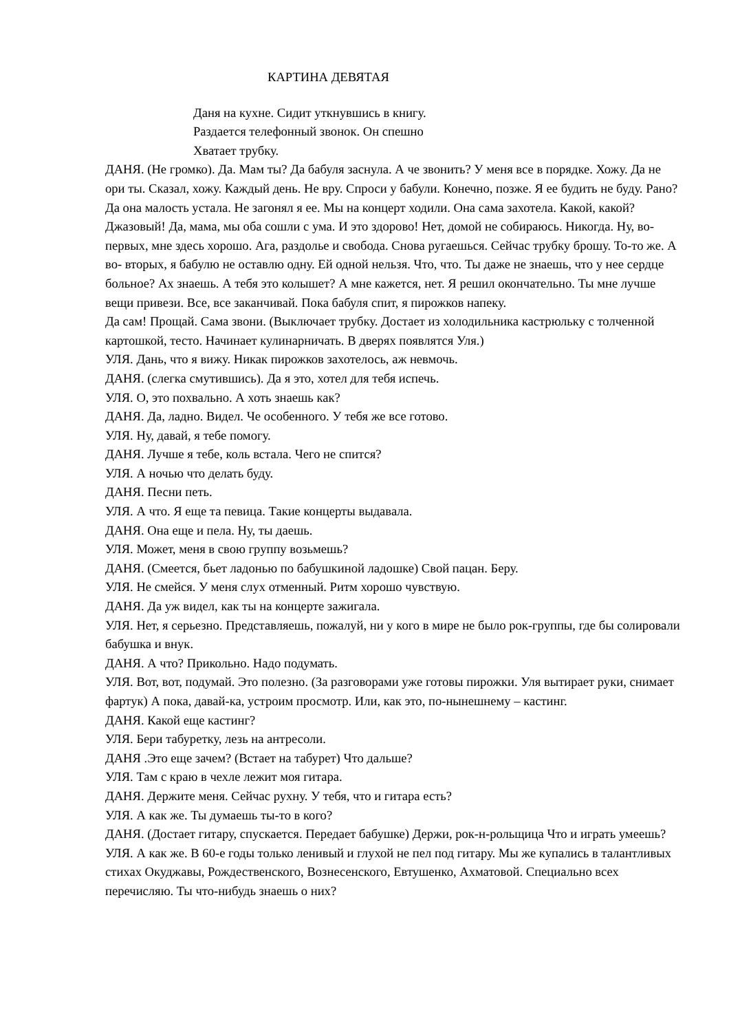КАРТИНА ДЕВЯТАЯ
Даня на кухне. Сидит уткнувшись в книгу.
Раздается телефонный звонок. Он спешно
Хватает трубку.
ДАНЯ. (Не громко). Да. Мам ты? Да бабуля заснула. А че звонить? У меня все в порядке. Хожу. Да не ори ты. Сказал, хожу. Каждый день. Не вру. Спроси у бабули. Конечно, позже. Я ее будить не буду. Рано? Да она малость устала. Не загонял я ее. Мы на концерт ходили. Она сама захотела. Какой, какой? Джазовый! Да, мама, мы оба сошли с ума. И это здорово! Нет, домой не собираюсь. Никогда. Ну, во-первых, мне здесь хорошо. Ага, раздолье и свобода. Снова ругаешься. Сейчас трубку брошу. То-то же. А во- вторых, я бабулю не оставлю одну. Ей одной нельзя. Что, что. Ты даже не знаешь, что у нее сердце больное? Ах знаешь. А тебя это колышет? А мне кажется, нет. Я решил окончательно. Ты мне лучше вещи привези. Все, все заканчивай. Пока бабуля спит, я пирожков напеку.
Да сам! Прощай. Сама звони. (Выключает трубку. Достает из холодильника кастрюльку с толченной картошкой, тесто. Начинает кулинарничать. В дверях появлятся Уля.)
УЛЯ. Дань, что я вижу. Никак пирожков захотелось, аж невмочь.
ДАНЯ. (слегка смутившись). Да я это, хотел для тебя испечь.
УЛЯ. О, это похвально. А хоть знаешь как?
ДАНЯ. Да, ладно. Видел. Че особенного. У тебя же все готово.
УЛЯ. Ну, давай, я тебе помогу.
ДАНЯ. Лучше я тебе, коль встала. Чего не спится?
УЛЯ. А ночью что делать буду.
ДАНЯ. Песни петь.
УЛЯ. А что. Я еще та певица. Такие концерты выдавала.
ДАНЯ. Она еще и пела. Ну, ты даешь.
УЛЯ. Может, меня в свою группу возьмешь?
ДАНЯ. (Смеется, бьет ладонью по бабушкиной ладошке) Свой пацан. Беру.
УЛЯ. Не смейся. У меня слух отменный. Ритм хорошо чувствую.
ДАНЯ. Да уж видел, как ты на концерте зажигала.
УЛЯ. Нет, я серьезно. Представляешь, пожалуй, ни у кого в мире не было рок-группы, где бы солировали бабушка и внук.
ДАНЯ. А что? Прикольно. Надо подумать.
УЛЯ. Вот, вот, подумай. Это полезно. (За разговорами уже готовы пирожки. Уля вытирает руки, снимает фартук) А пока, давай-ка, устроим просмотр. Или, как это, по-нынешнему – кастинг.
ДАНЯ. Какой еще кастинг?
УЛЯ. Бери табуретку, лезь на антресоли.
ДАНЯ .Это еще зачем? (Встает на табурет) Что дальше?
УЛЯ. Там с краю в чехле лежит моя гитара.
ДАНЯ. Держите меня. Сейчас рухну. У тебя, что и гитара есть?
УЛЯ. А как же. Ты думаешь ты-то в кого?
ДАНЯ. (Достает гитару, спускается. Передает бабушке) Держи, рок-н-рольщица Что и играть умеешь?
УЛЯ. А как же. В 60-е годы только ленивый и глухой не пел под гитару. Мы же купались в талантливых стихах Окуджавы, Рождественского, Вознесенского, Евтушенко, Ахматовой. Специально всех перечисляю. Ты что-нибудь знаешь о них?